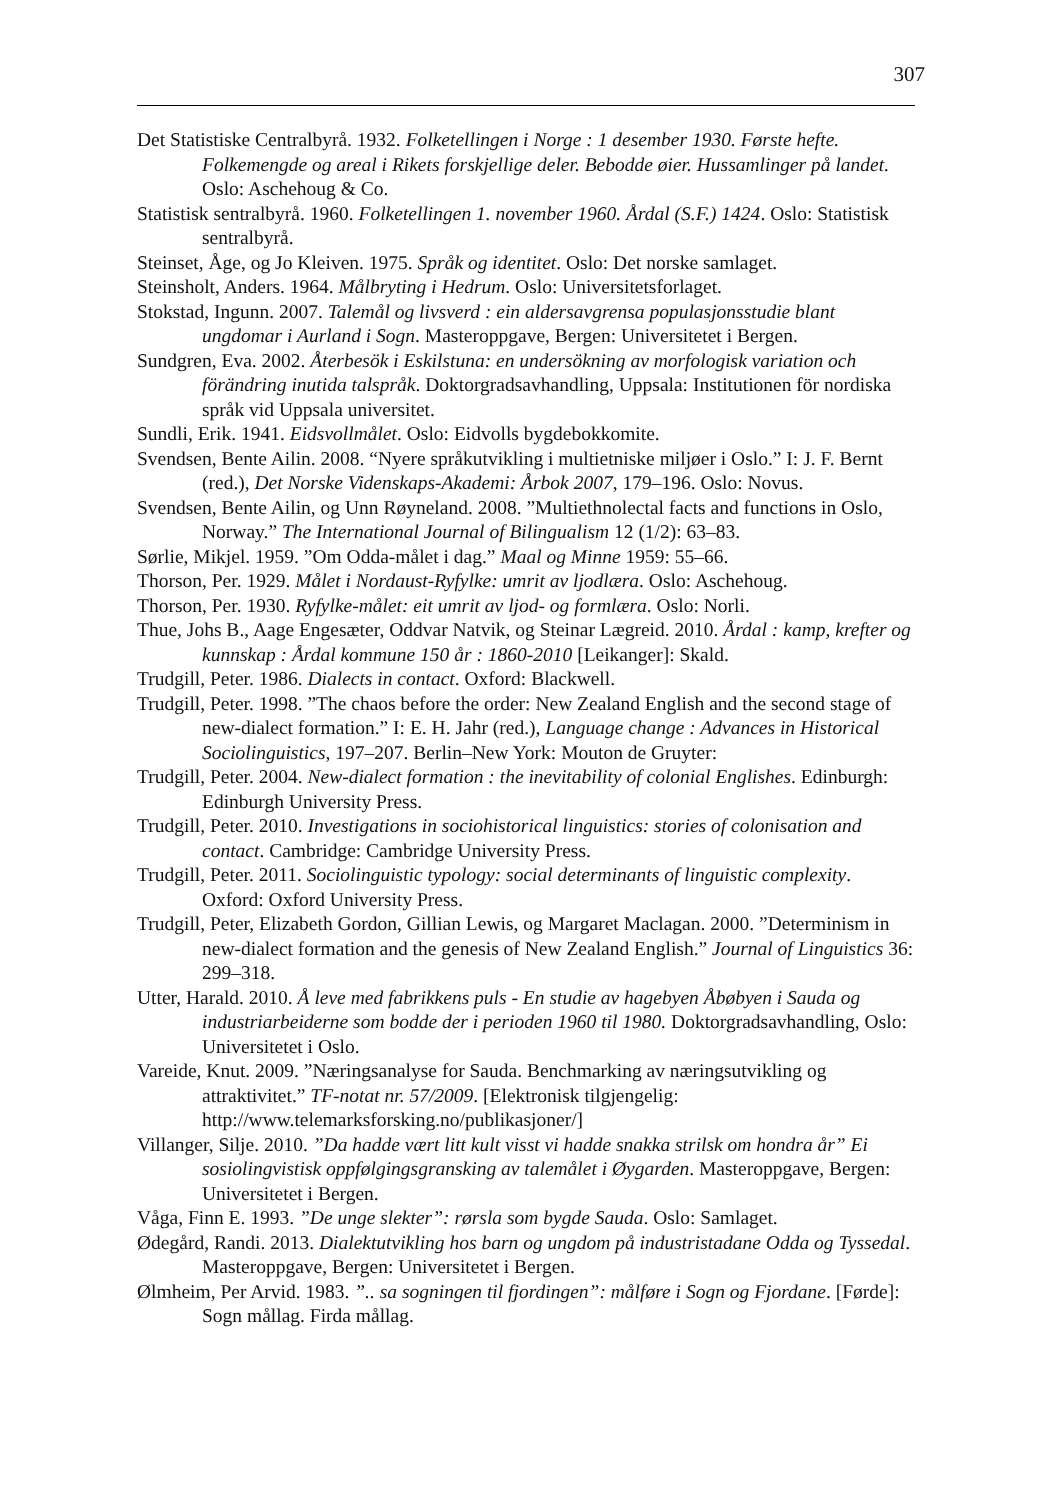307
Det Statistiske Centralbyrå. 1932. Folketellingen i Norge : 1 desember 1930. Første hefte. Folkemengde og areal i Rikets forskjellige deler. Bebodde øier. Hussamlinger på landet. Oslo: Aschehoug & Co.
Statistisk sentralbyrå. 1960. Folketellingen 1. november 1960. Årdal (S.F.) 1424. Oslo: Statistisk sentralbyrå.
Steinset, Åge, og Jo Kleiven. 1975. Språk og identitet. Oslo: Det norske samlaget.
Steinsholt, Anders. 1964. Målbryting i Hedrum. Oslo: Universitetsforlaget.
Stokstad, Ingunn. 2007. Talemål og livsverd : ein aldersavgrensa populasjonsstudie blant ungdomar i Aurland i Sogn. Masteroppgave, Bergen: Universitetet i Bergen.
Sundgren, Eva. 2002. Återbesök i Eskilstuna: en undersökning av morfologisk variation och förändring inutida talspråk. Doktorgradsavhandling, Uppsala: Institutionen för nordiska språk vid Uppsala universitet.
Sundli, Erik. 1941. Eidsvollmålet. Oslo: Eidvolls bygdebokkomite.
Svendsen, Bente Ailin. 2008. “Nyere språkutvikling i multietniske miljøer i Oslo.” I: J. F. Bernt (red.), Det Norske Videnskaps-Akademi: Årbok 2007, 179–196. Oslo: Novus.
Svendsen, Bente Ailin, og Unn Røyneland. 2008. ”Multiethnolectal facts and functions in Oslo, Norway.” The International Journal of Bilingualism 12 (1/2): 63–83.
Sørlie, Mikjel. 1959. ”Om Odda-målet i dag.” Maal og Minne 1959: 55–66.
Thorson, Per. 1929. Målet i Nordaust-Ryfylke: umrit av ljodlæra. Oslo: Aschehoug.
Thorson, Per. 1930. Ryfylke-målet: eit umrit av ljod- og formlæra. Oslo: Norli.
Thue, Johs B., Aage Engesæter, Oddvar Natvik, og Steinar Lægreid. 2010. Årdal : kamp, krefter og kunnskap : Årdal kommune 150 år : 1860-2010 [Leikanger]: Skald.
Trudgill, Peter. 1986. Dialects in contact. Oxford: Blackwell.
Trudgill, Peter. 1998. ”The chaos before the order: New Zealand English and the second stage of new-dialect formation.” I: E. H. Jahr (red.), Language change : Advances in Historical Sociolinguistics, 197–207. Berlin–New York: Mouton de Gruyter:
Trudgill, Peter. 2004. New-dialect formation : the inevitability of colonial Englishes. Edinburgh: Edinburgh University Press.
Trudgill, Peter. 2010. Investigations in sociohistorical linguistics: stories of colonisation and contact. Cambridge: Cambridge University Press.
Trudgill, Peter. 2011. Sociolinguistic typology: social determinants of linguistic complexity. Oxford: Oxford University Press.
Trudgill, Peter, Elizabeth Gordon, Gillian Lewis, og Margaret Maclagan. 2000. ”Determinism in new-dialect formation and the genesis of New Zealand English.” Journal of Linguistics 36: 299–318.
Utter, Harald. 2010. Å leve med fabrikkens puls - En studie av hagebyen Åbøbyen i Sauda og industriarbeiderne som bodde der i perioden 1960 til 1980. Doktorgradsavhandling, Oslo: Universitetet i Oslo.
Vareide, Knut. 2009. ”Næringsanalyse for Sauda. Benchmarking av næringsutvikling og attraktivitet.” TF-notat nr. 57/2009. [Elektronisk tilgjengelig: http://www.telemarksforsking.no/publikasjoner/]
Villanger, Silje. 2010. ”Da hadde vært litt kult visst vi hadde snakka strilsk om hondra år” Ei sosiolingvistisk oppfølgingsgransking av talemålet i Øygarden. Masteroppgave, Bergen: Universitetet i Bergen.
Våga, Finn E. 1993. ”De unge slekter”: rørsla som bygde Sauda. Oslo: Samlaget.
Ødegård, Randi. 2013. Dialektutvikling hos barn og ungdom på industristadane Odda og Tyssedal. Masteroppgave, Bergen: Universitetet i Bergen.
Ølmheim, Per Arvid. 1983. ”.. sa sogningen til fjordingen”: målføre i Sogn og Fjordane. [Førde]: Sogn mållag. Firda mållag.